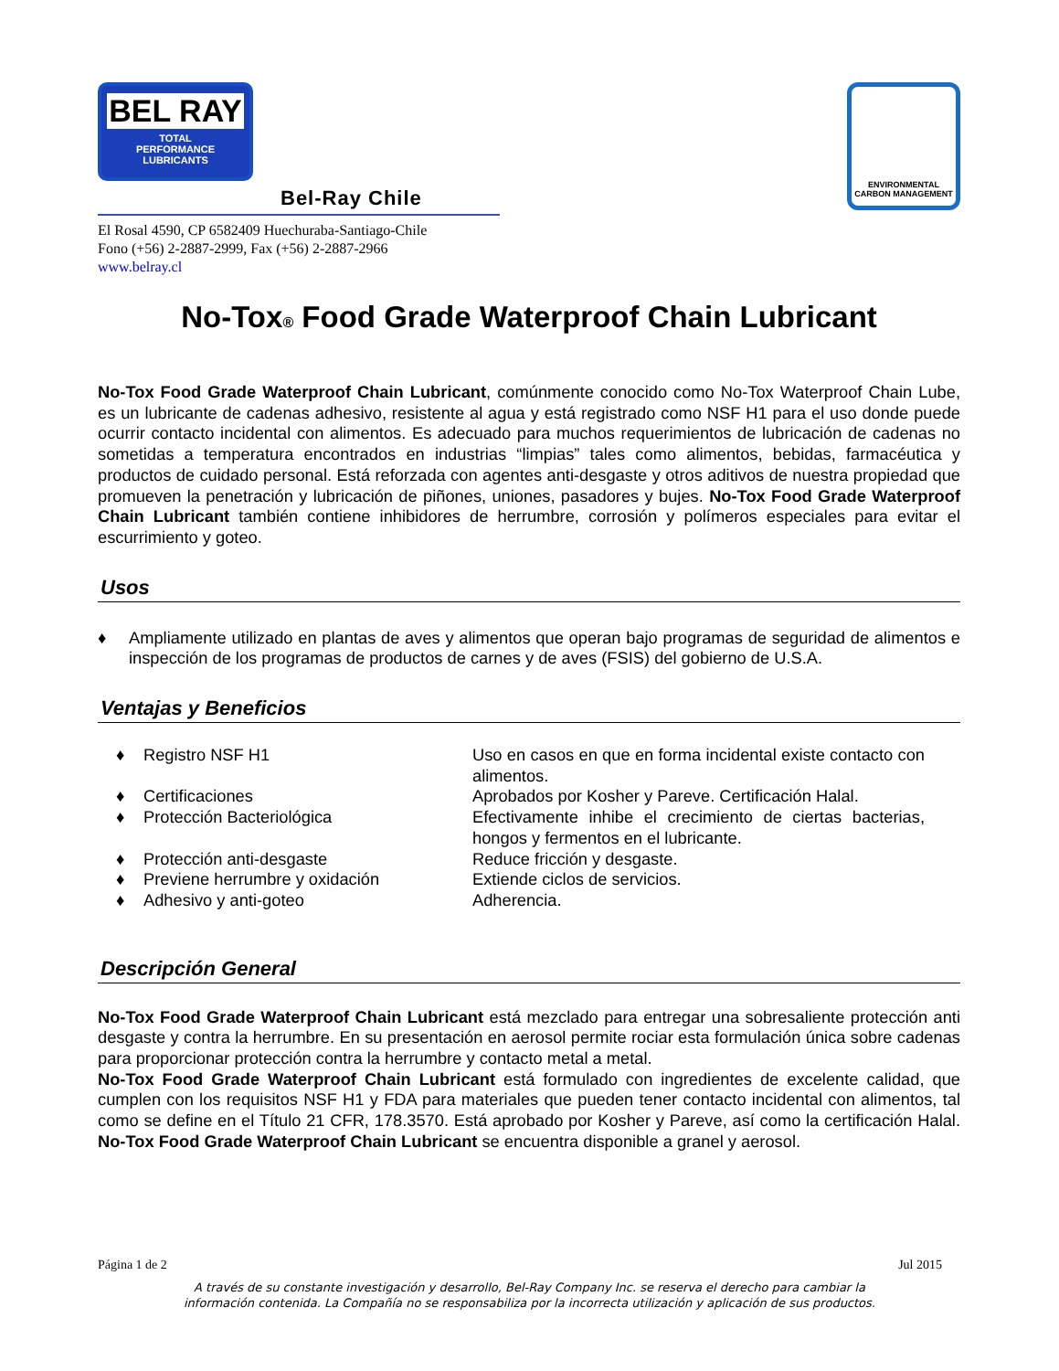BEL RAY
TOTAL
PERFORMANCE
LUBRICANTS
Bel-Ray Chile
ENVIRONMENTAL
CARBON MANAGEMENT
El Rosal 4590, CP 6582409 Huechuraba-Santiago-Chile
Fono (+56) 2-2887-2999, Fax (+56) 2-2887-2966
www.belray.cl
No-Tox® Food Grade Waterproof Chain Lubricant
No-Tox Food Grade Waterproof Chain Lubricant, comúnmente conocido como No-Tox Waterproof Chain Lube, es un lubricante de cadenas adhesivo, resistente al agua y está registrado como NSF H1 para el uso donde puede ocurrir contacto incidental con alimentos. Es adecuado para muchos requerimientos de lubricación de cadenas no sometidas a temperatura encontrados en industrias “limpias” tales como alimentos, bebidas, farmacéutica y productos de cuidado personal. Está reforzada con agentes anti-desgaste y otros aditivos de nuestra propiedad que promueven la penetración y lubricación de piñones, uniones, pasadores y bujes. No-Tox Food Grade Waterproof Chain Lubricant también contiene inhibidores de herrumbre, corrosión y polímeros especiales para evitar el escurrimiento y goteo.
Usos
♦ Ampliamente utilizado en plantas de aves y alimentos que operan bajo programas de seguridad de alimentos e inspección de los programas de productos de carnes y de aves (FSIS) del gobierno de U.S.A.
Ventajas y Beneficios
| ♦ | Registro NSF H1 | Uso en casos en que en forma incidental existe contacto con alimentos. |
| ♦ | Certificaciones | Aprobados por Kosher y Pareve. Certificación Halal. |
| ♦ | Protección Bacteriológica | Efectivamente inhibe el crecimiento de ciertas bacterias, hongos y fermentos en el lubricante. |
| ♦ | Protección anti-desgaste | Reduce fricción y desgaste. |
| ♦ | Previene herrumbre y oxidación | Extiende ciclos de servicios. |
| ♦ | Adhesivo y anti-goteo | Adherencia. |
Descripción General
No-Tox Food Grade Waterproof Chain Lubricant está mezclado para entregar una sobresaliente protección anti desgaste y contra la herrumbre. En su presentación en aerosol permite rociar esta formulación única sobre cadenas para proporcionar protección contra la herrumbre y contacto metal a metal.
No-Tox Food Grade Waterproof Chain Lubricant está formulado con ingredientes de excelente calidad, que cumplen con los requisitos NSF H1 y FDA para materiales que pueden tener contacto incidental con alimentos, tal como se define en el Título 21 CFR, 178.3570. Está aprobado por Kosher y Pareve, así como la certificación Halal. No-Tox Food Grade Waterproof Chain Lubricant se encuentra disponible a granel y aerosol.
Página 1 de 2 Jul 2015
A través de su constante investigación y desarrollo, Bel-Ray Company Inc. se reserva el derecho para cambiar la
información contenida. La Compañía no se responsabiliza por la incorrecta utilización y aplicación de sus productos.